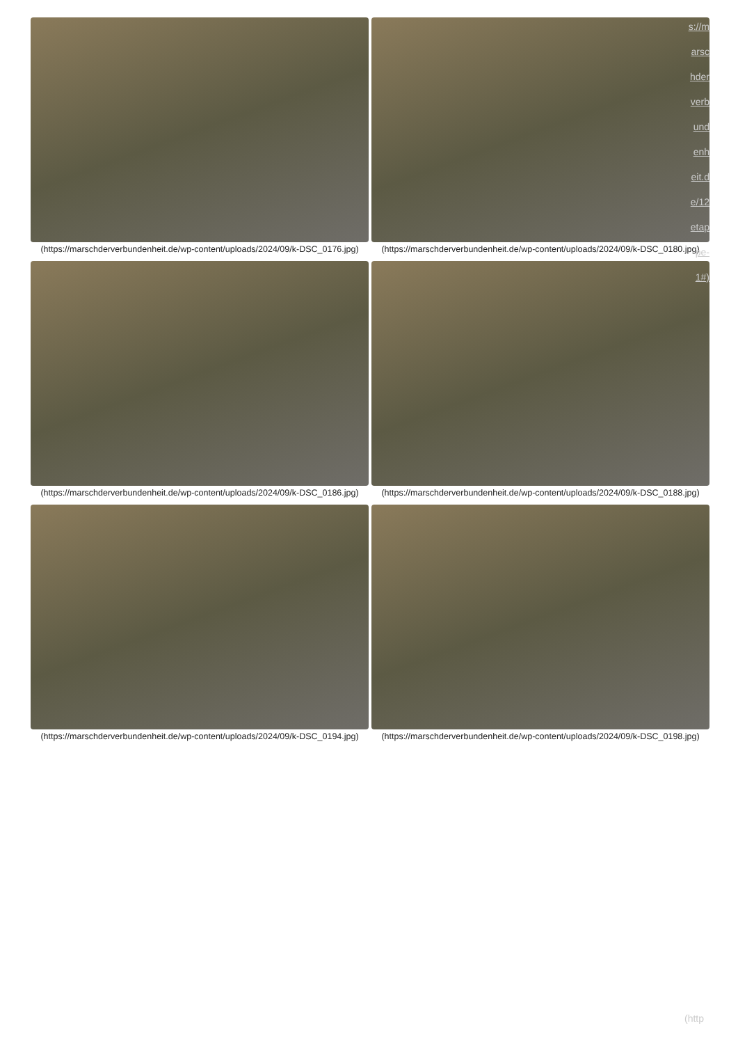(https://marschderverbundenheit.de/wp-content/uploads/2024/09/k-DSC_0176.jpg)
(https://marschderverbundenheit.de/wp-content/uploads/2024/09/k-DSC_0180.jpg)
(https://marschderverbundenheit.de/wp-content/uploads/2024/09/k-DSC_0186.jpg)
(https://marschderverbundenheit.de/wp-content/uploads/2024/09/k-DSC_0188.jpg)
(https://marschderverbundenheit.de/wp-content/uploads/2024/09/k-DSC_0194.jpg)
(https://marschderverbundenheit.de/wp-content/uploads/2024/09/k-DSC_0198.jpg)
s://m arsc hder verb und enh eit.d e/12 etap pe- 1#)
(http